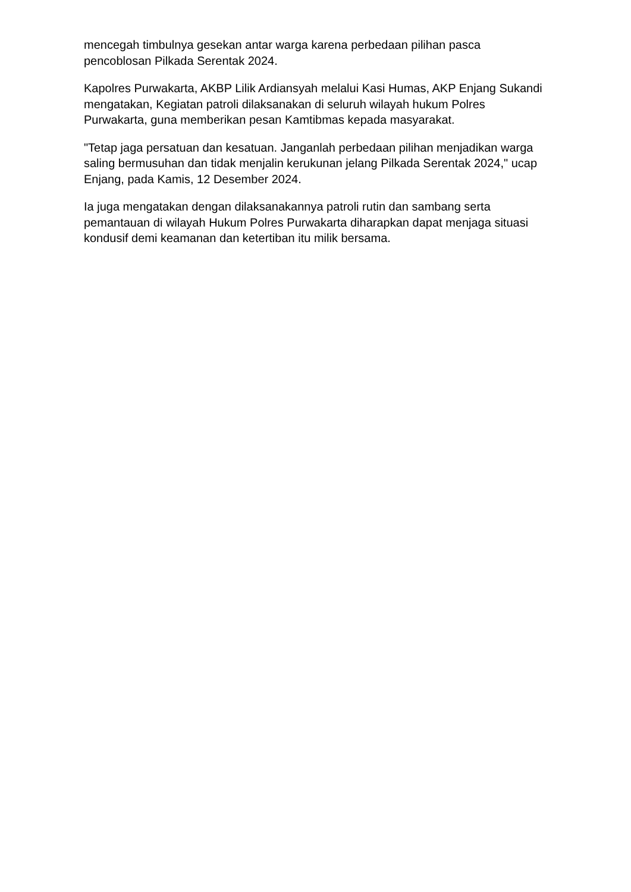mencegah timbulnya gesekan antar warga karena perbedaan pilihan pasca pencoblosan Pilkada Serentak 2024.
Kapolres Purwakarta, AKBP Lilik Ardiansyah melalui Kasi Humas, AKP Enjang Sukandi mengatakan, Kegiatan patroli dilaksanakan di seluruh wilayah hukum Polres Purwakarta, guna memberikan pesan Kamtibmas kepada masyarakat.
"Tetap jaga persatuan dan kesatuan. Janganlah perbedaan pilihan menjadikan warga saling bermusuhan dan tidak menjalin kerukunan jelang Pilkada Serentak 2024," ucap Enjang, pada Kamis, 12 Desember 2024.
Ia juga mengatakan dengan dilaksanakannya patroli rutin dan sambang serta pemantauan di wilayah Hukum Polres Purwakarta diharapkan dapat menjaga situasi kondusif demi keamanan dan ketertiban itu milik bersama.